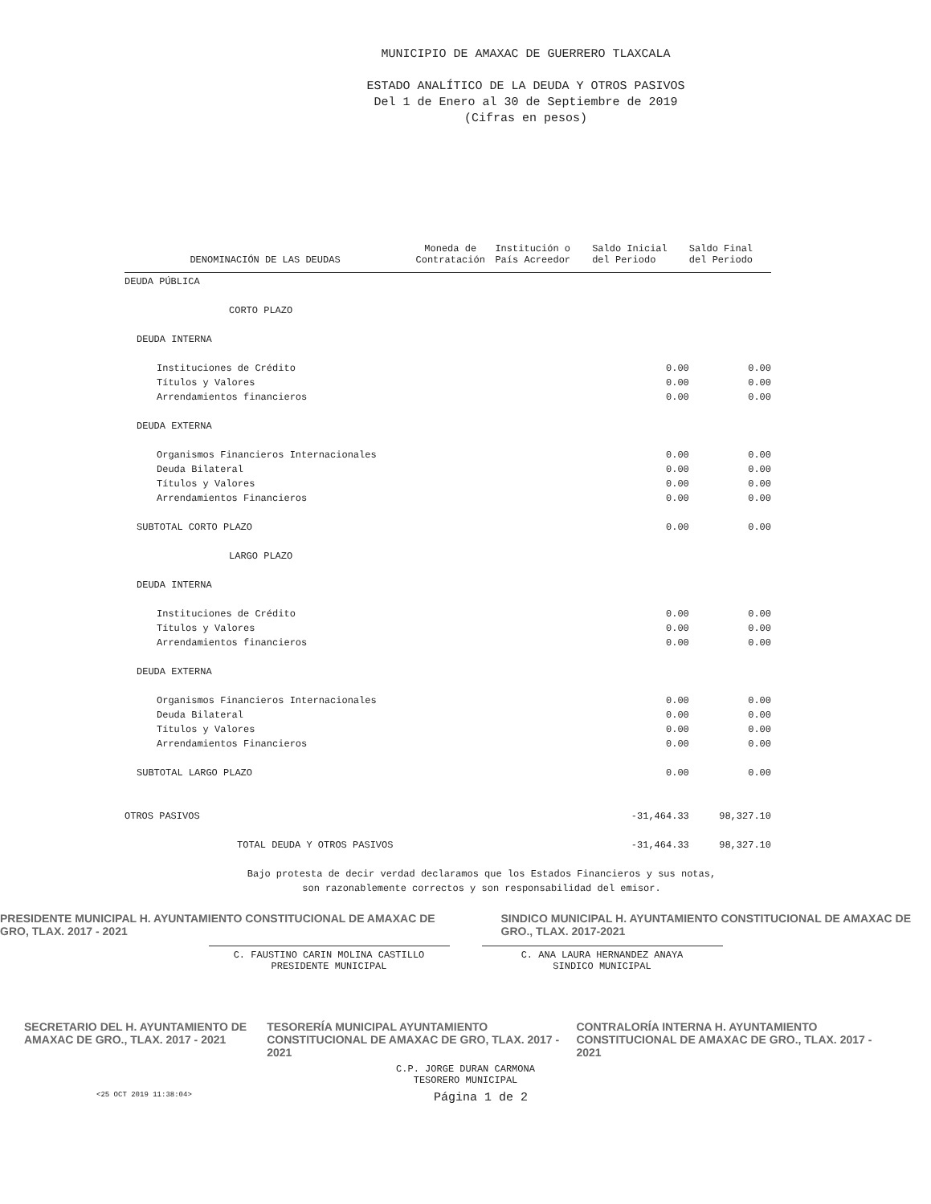MUNICIPIO DE AMAXAC DE GUERRERO TLAXCALA
ESTADO ANALÍTICO DE LA DEUDA Y OTROS PASIVOS
Del 1 de Enero al 30 de Septiembre de 2019
(Cifras en pesos)
| DENOMINACIÓN DE LAS DEUDAS | Moneda de Contratación | Institución o País Acreedor | Saldo Inicial del Periodo | Saldo Final del Periodo |
| --- | --- | --- | --- | --- |
| DEUDA PÚBLICA | | | | |
| CORTO PLAZO | | | | |
| DEUDA INTERNA | | | | |
| Instituciones de Crédito | | | 0.00 | 0.00 |
| Títulos y Valores | | | 0.00 | 0.00 |
| Arrendamientos financieros | | | 0.00 | 0.00 |
| DEUDA EXTERNA | | | | |
| Organismos Financieros Internacionales | | | 0.00 | 0.00 |
| Deuda Bilateral | | | 0.00 | 0.00 |
| Títulos y Valores | | | 0.00 | 0.00 |
| Arrendamientos Financieros | | | 0.00 | 0.00 |
| SUBTOTAL CORTO PLAZO | | | 0.00 | 0.00 |
| LARGO PLAZO | | | | |
| DEUDA INTERNA | | | | |
| Instituciones de Crédito | | | 0.00 | 0.00 |
| Títulos y Valores | | | 0.00 | 0.00 |
| Arrendamientos financieros | | | 0.00 | 0.00 |
| DEUDA EXTERNA | | | | |
| Organismos Financieros Internacionales | | | 0.00 | 0.00 |
| Deuda Bilateral | | | 0.00 | 0.00 |
| Títulos y Valores | | | 0.00 | 0.00 |
| Arrendamientos Financieros | | | 0.00 | 0.00 |
| SUBTOTAL LARGO PLAZO | | | 0.00 | 0.00 |
| OTROS PASIVOS | | | -31,464.33 | 98,327.10 |
| TOTAL DEUDA Y OTROS PASIVOS | | | -31,464.33 | 98,327.10 |
Bajo protesta de decir verdad declaramos que los Estados Financieros y sus notas,
son razonablemente correctos y son responsabilidad del emisor.
PRESIDENTE MUNICIPAL H. AYUNTAMIENTO CONSTITUCIONAL DE AMAXAC DE GRO, TLAX. 2017 - 2021 SINDICO MUNICIPAL H. AYUNTAMIENTO CONSTITUCIONAL DE AMAXAC DE GRO., TLAX. 2017-2021
C. FAUSTINO CARIN MOLINA CASTILLO
PRESIDENTE MUNICIPAL
C. ANA LAURA HERNANDEZ ANAYA
SINDICO MUNICIPAL
SECRETARIO DEL H. AYUNTAMIENTO DE AMAXAC DE GRO., TLAX. 2017 - 2021 TESORERÍA MUNICIPAL AYUNTAMIENTO CONSTITUCIONAL DE AMAXAC DE GRO, TLAX. 2017 - 2021 CONTRALORÍA INTERNA H. AYUNTAMIENTO CONSTITUCIONAL DE AMAXAC DE GRO., TLAX. 2017 - 2021
C.P. JORGE DURAN CARMONA
TESORERO MUNICIPAL
<25 OCT 2019 11:38:04> Página 1 de 2